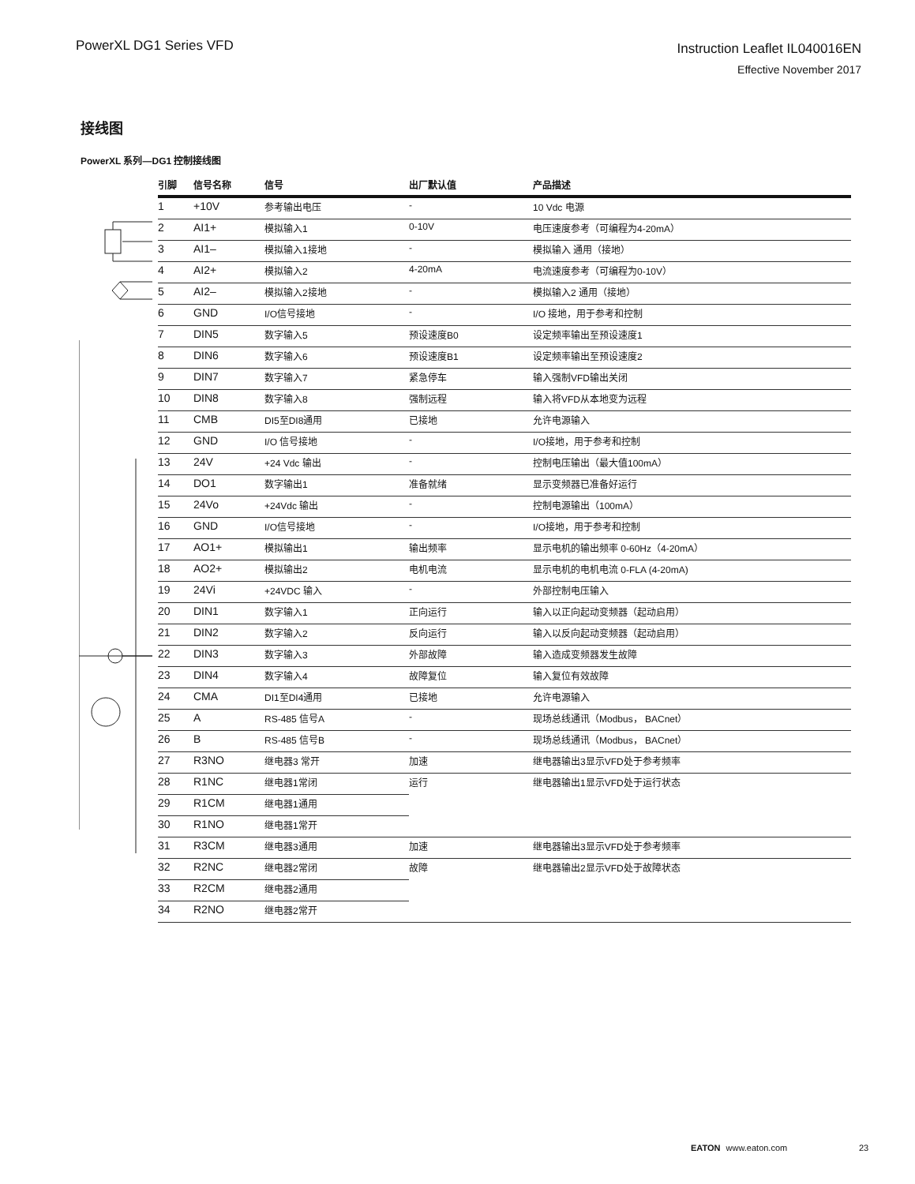PowerXL DG1 Series VFD
Instruction Leaflet IL040016EN
Effective November 2017
接线图
PowerXL 系列—DG1 控制接线图
| 引脚 | 信号名称 | 信号 | 出厂默认值 | 产品描述 |
| --- | --- | --- | --- | --- |
| 1 | +10V | 参考输出电压 | - | 10 Vdc 电源 |
| 2 | AI1+ | 模拟输入1 | 0-10V | 电压速度参考（可编程为4-20mA） |
| 3 | AI1– | 模拟输入1接地 | - | 模拟输入 通用（接地） |
| 4 | AI2+ | 模拟输入2 | 4-20mA | 电流速度参考（可编程为0-10V） |
| 5 | AI2– | 模拟输入2接地 | - | 模拟输入2 通用（接地） |
| 6 | GND | I/O信号接地 | - | I/O 接地，用于参考和控制 |
| 7 | DIN5 | 数字输入5 | 预设速度B0 | 设定频率输出至预设速度1 |
| 8 | DIN6 | 数字输入6 | 预设速度B1 | 设定频率输出至预设速度2 |
| 9 | DIN7 | 数字输入7 | 紧急停车 | 输入强制VFD输出关闭 |
| 10 | DIN8 | 数字输入8 | 强制远程 | 输入将VFD从本地变为远程 |
| 11 | CMB | DI5至DI8通用 | 已接地 | 允许电源输入 |
| 12 | GND | I/O 信号接地 | - | I/O接地，用于参考和控制 |
| 13 | 24V | +24 Vdc 输出 | - | 控制电压输出（最大值100mA） |
| 14 | DO1 | 数字输出1 | 准备就绪 | 显示变频器已准备好运行 |
| 15 | 24Vo | +24Vdc 输出 | - | 控制电源输出（100mA） |
| 16 | GND | I/O信号接地 | - | I/O接地，用于参考和控制 |
| 17 | AO1+ | 模拟输出1 | 输出频率 | 显示电机的输出频率 0-60Hz（4-20mA） |
| 18 | AO2+ | 模拟输出2 | 电机电流 | 显示电机的电机电流 0-FLA (4-20mA) |
| 19 | 24Vi | +24VDC 输入 | - | 外部控制电压输入 |
| 20 | DIN1 | 数字输入1 | 正向运行 | 输入以正向起动变频器（起动启用） |
| 21 | DIN2 | 数字输入2 | 反向运行 | 输入以反向起动变频器（起动启用） |
| 22 | DIN3 | 数字输入3 | 外部故障 | 输入造成变频器发生故障 |
| 23 | DIN4 | 数字输入4 | 故障复位 | 输入复位有效故障 |
| 24 | CMA | DI1至DI4通用 | 已接地 | 允许电源输入 |
| 25 | A | RS-485 信号A | - | 现场总线通讯（Modbus， BACnet） |
| 26 | B | RS-485 信号B | - | 现场总线通讯（Modbus， BACnet） |
| 27 | R3NO | 继电器3 常开 | 加速 | 继电器输出3显示VFD处于参考频率 |
| 28 | R1NC | 继电器1常闭 | 运行 | 继电器输出1显示VFD处于运行状态 |
| 29 | R1CM | 继电器1通用 | | |
| 30 | R1NO | 继电器1常开 | | |
| 31 | R3CM | 继电器3通用 | 加速 | 继电器输出3显示VFD处于参考频率 |
| 32 | R2NC | 继电器2常闭 | 故障 | 继电器输出2显示VFD处于故障状态 |
| 33 | R2CM | 继电器2通用 | | |
| 34 | R2NO | 继电器2常开 | | |
EATON www.eaton.com 23